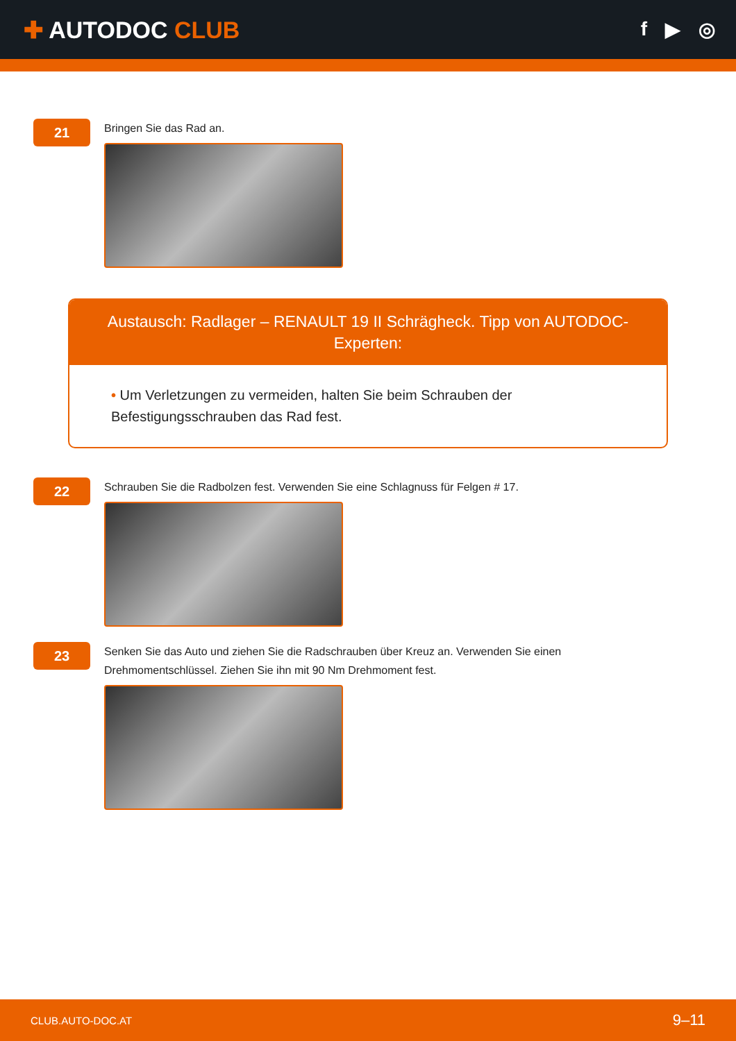✚ AUTODOC CLUB
f ▶ ◎
21
Bringen Sie das Rad an.
Austausch: Radlager – RENAULT 19 II Schrägheck. Tipp von AUTODOC-Experten:
• Um Verletzungen zu vermeiden, halten Sie beim Schrauben der Befestigungsschrauben das Rad fest.
22
Schrauben Sie die Radbolzen fest. Verwenden Sie eine Schlagnuss für Felgen # 17.
23
Senken Sie das Auto und ziehen Sie die Radschrauben über Kreuz an. Verwenden Sie einen
Drehmomentschlüssel. Ziehen Sie ihn mit 90 Nm Drehmoment fest.
CLUB.AUTO-DOC.AT 9–11